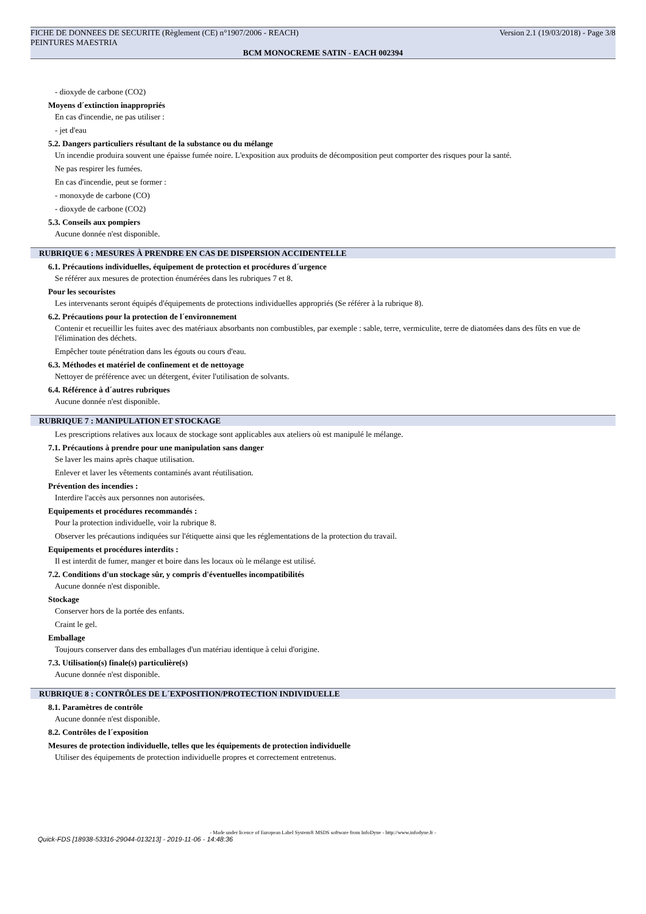FICHE DE DONNEES DE SECURITE (Règlement (CE) n°1907/2006 - REACH) Version 2.1 (19/03/2018) - Page 3/8
PEINTURES MAESTRIA
BCM MONOCREME SATIN - EACH 002394
- dioxyde de carbone (CO2)
Moyens d´extinction inappropriés
En cas d'incendie, ne pas utiliser :
- jet d'eau
5.2. Dangers particuliers résultant de la substance ou du mélange
Un incendie produira souvent une épaisse fumée noire. L'exposition aux produits de décomposition peut comporter des risques pour la santé.
Ne pas respirer les fumées.
En cas d'incendie, peut se former :
- monoxyde de carbone (CO)
- dioxyde de carbone (CO2)
5.3. Conseils aux pompiers
Aucune donnée n'est disponible.
RUBRIQUE 6 : MESURES À PRENDRE EN CAS DE DISPERSION ACCIDENTELLE
6.1. Précautions individuelles, équipement de protection et procédures d´urgence
Se référer aux mesures de protection énumérées dans les rubriques 7 et 8.
Pour les secouristes
Les intervenants seront équipés d'équipements de protections individuelles appropriés (Se référer à la rubrique 8).
6.2. Précautions pour la protection de l´environnement
Contenir et recueillir les fuites avec des matériaux absorbants non combustibles, par exemple : sable, terre, vermiculite, terre de diatomées dans des fûts en vue de l'élimination des déchets.
Empêcher toute pénétration dans les égouts ou cours d'eau.
6.3. Méthodes et matériel de confinement et de nettoyage
Nettoyer de préférence avec un détergent, éviter l'utilisation de solvants.
6.4. Référence à d´autres rubriques
Aucune donnée n'est disponible.
RUBRIQUE 7 : MANIPULATION ET STOCKAGE
Les prescriptions relatives aux locaux de stockage sont applicables aux ateliers où est manipulé le mélange.
7.1. Précautions à prendre pour une manipulation sans danger
Se laver les mains après chaque utilisation.
Enlever et laver les vêtements contaminés avant réutilisation.
Prévention des incendies :
Interdire l'accès aux personnes non autorisées.
Equipements et procédures recommandés :
Pour la protection individuelle, voir la rubrique 8.
Observer les précautions indiquées sur l'étiquette ainsi que les réglementations de la protection du travail.
Equipements et procédures interdits :
Il est interdit de fumer, manger et boire dans les locaux où le mélange est utilisé.
7.2. Conditions d'un stockage sûr, y compris d'éventuelles incompatibilités
Aucune donnée n'est disponible.
Stockage
Conserver hors de la portée des enfants.
Craint le gel.
Emballage
Toujours conserver dans des emballages d'un matériau identique à celui d'origine.
7.3. Utilisation(s) finale(s) particulière(s)
Aucune donnée n'est disponible.
RUBRIQUE 8 : CONTRÔLES DE L´EXPOSITION/PROTECTION INDIVIDUELLE
8.1. Paramètres de contrôle
Aucune donnée n'est disponible.
8.2. Contrôles de l´exposition
Mesures de protection individuelle, telles que les équipements de protection individuelle
Utiliser des équipements de protection individuelle propres et correctement entretenus.
- Made under licence of European Label System® MSDS software from InfoDyne - http://www.infodyne.fr -
Quick-FDS [18938-53316-29044-013213] - 2019-11-06 - 14:48:36